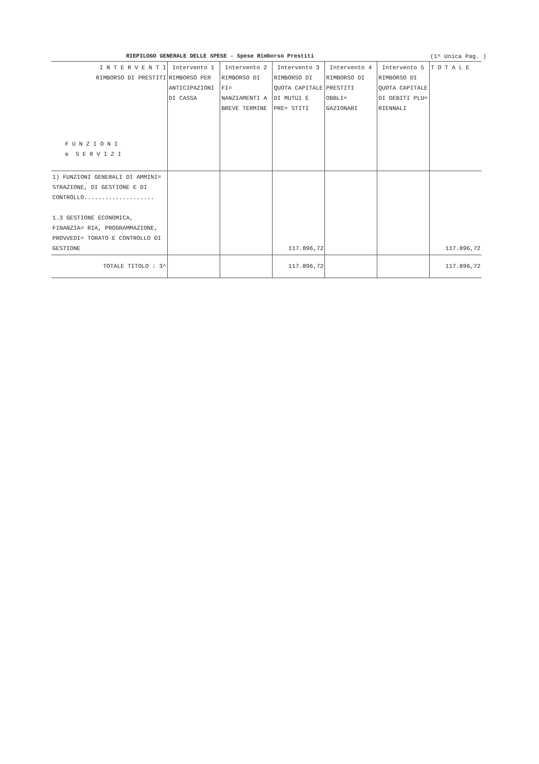RIEPILOGO GENERALE DELLE SPESE - Spese Rimborso Prestiti (1^ Unica Pag. )
| I N T E R V E N T I RIMBORSO DI PRESTITI F U N Z I O N I e S E R V I Z I | Intervento 1 RIMBORSO PER ANTICIPAZIONI DI CASSA | Intervento 2 RIMBORSO DI FI= NANZIAMENTI A BREVE TERMINE | Intervento 3 RIMBORSO DI QUOTA CAPITALE DI MUTUI E PRE= STITI | Intervento 4 RIMBORSO DI PRESTITI OBBLI= GAZIONARI | Intervento 5 RIMBORSO DI QUOTA CAPITALE DI DEBITI PLU= RIENNALI | T O T A L E |
| --- | --- | --- | --- | --- | --- | --- |
| 1) FUNZIONI GENERALI DI AMMINI= STRAZIONE, DI GESTIONE E DI CONTROLLO.................... 1.3 GESTIONE ECONOMICA, FINANZIA= RIA, PROGRAMMAZIONE, PROVVEDI= TORATO E CONTROLLO DI GESTIONE | | | 117.896,72 | | | 117.896,72 |
| TOTALE TITOLO : 3^ | | | 117.896,72 | | | 117.896,72 |